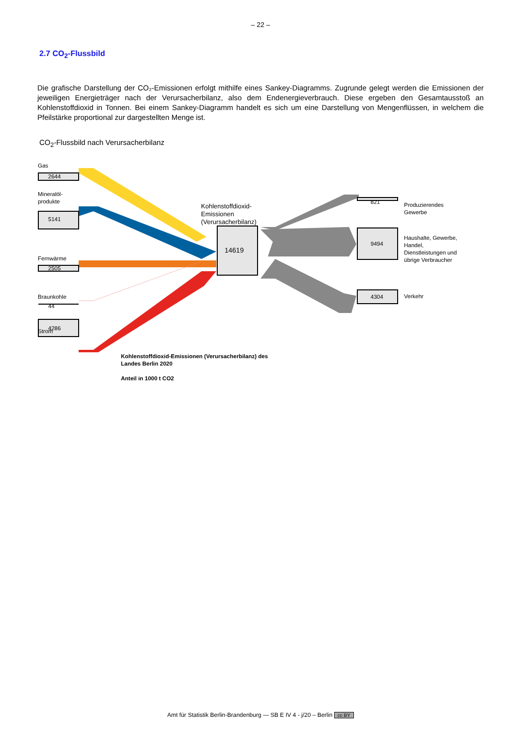– 22 –
2.7 CO<sub>2</sub>-Flussbild
Die grafische Darstellung der CO₂-Emissionen erfolgt mithilfe eines Sankey-Diagramms. Zugrunde gelegt werden die Emissionen der jeweiligen Energieträger nach der Verursacherbilanz, also dem Endenergieverbrauch. Diese ergeben den Gesamtausstoß an Kohlenstoffdioxid in Tonnen. Bei einem Sankey-Diagramm handelt es sich um eine Darstellung von Mengenflüssen, in welchem die Pfeilstärke proportional zur dargestellten Menge ist.
CO<sub>2</sub>-Flussbild nach Verursacherbilanz
Gas
2644
Mineralöl-
produkte
5141
Fernwärme
2505
Braunkohle
44
Strom 4286
Kohlenstoffdioxid-
Emissionen
(Verursacherbilanz)
14619
821
Produzierendes
Gewerbe
9494
Haushalte, Gewerbe,
Handel,
Dienstleistungen und
übrige Verbraucher
4304 Verkehr
Kohlenstoffdioxid-Emissionen (Verursacherbilanz) des
Landes Berlin 2020
Anteil in 1000 t CO2
Amt für Statistik Berlin-Brandenburg — SB E IV 4 - j/20 – Berlin cc BY